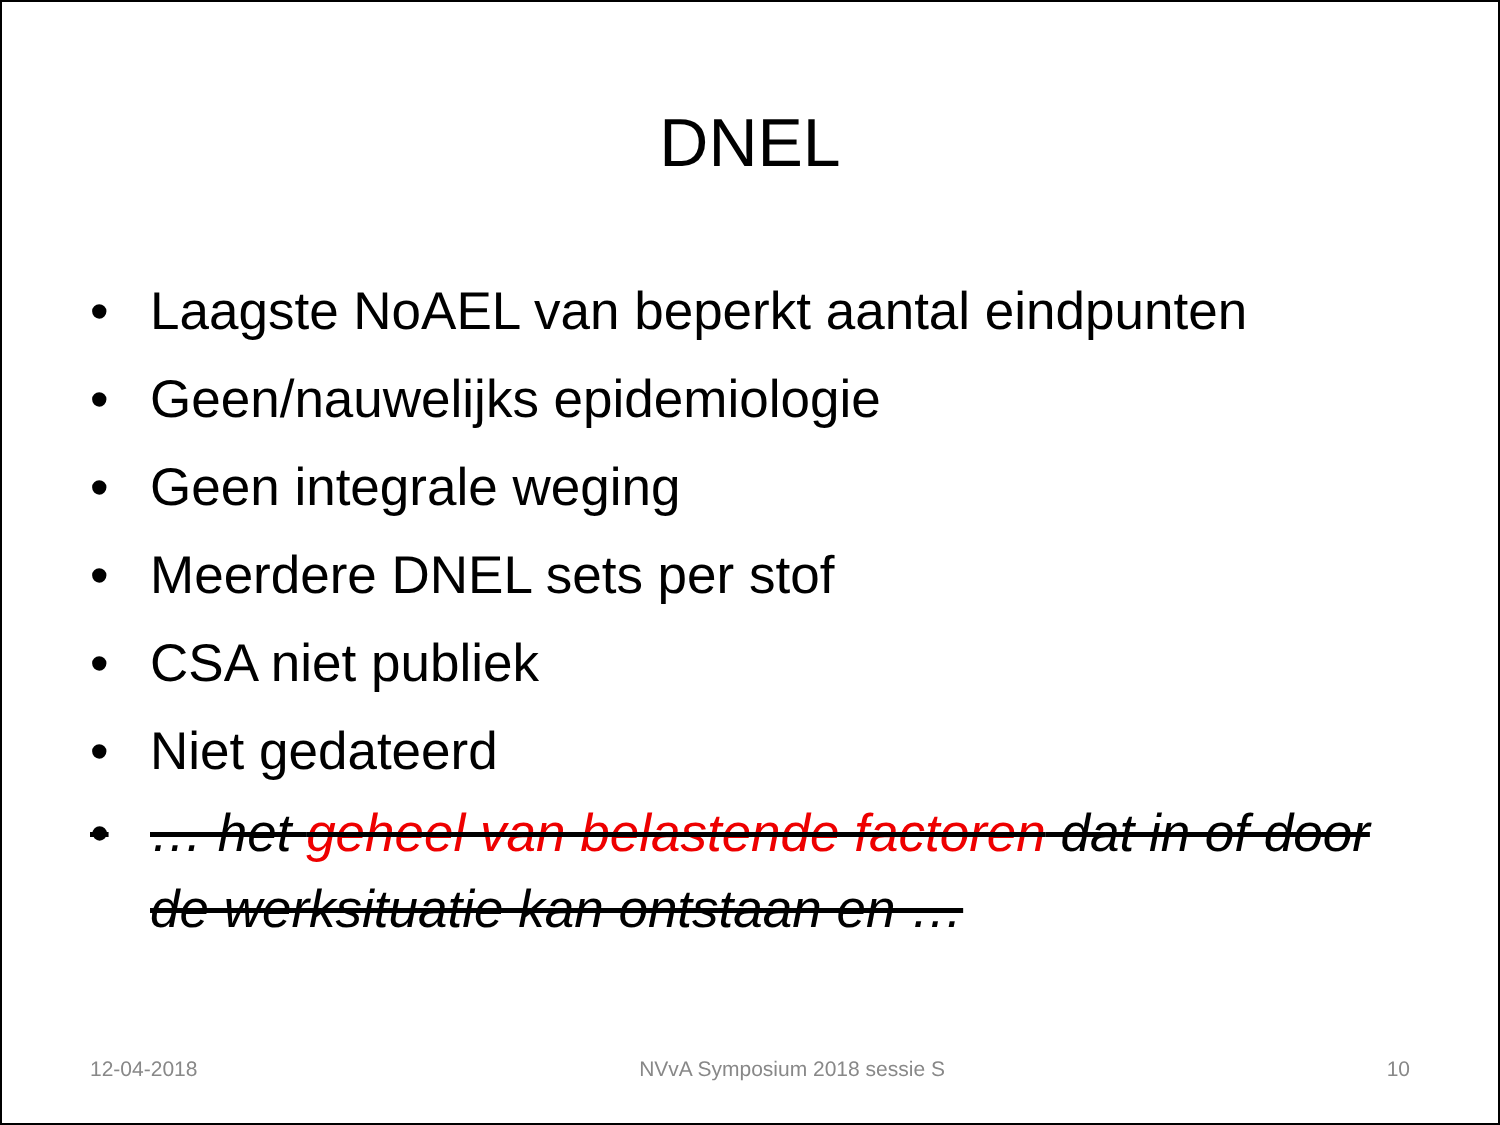DNEL
• Laagste NoAEL van beperkt aantal eindpunten
• Geen/nauwelijks epidemiologie
• Geen integrale weging
• Meerdere DNEL sets per stof
• CSA niet publiek
• Niet gedateerd
• … het geheel van belastende factoren dat in of door de werksituatie kan ontstaan en …
12-04-2018 NVvA Symposium 2018 sessie S 10